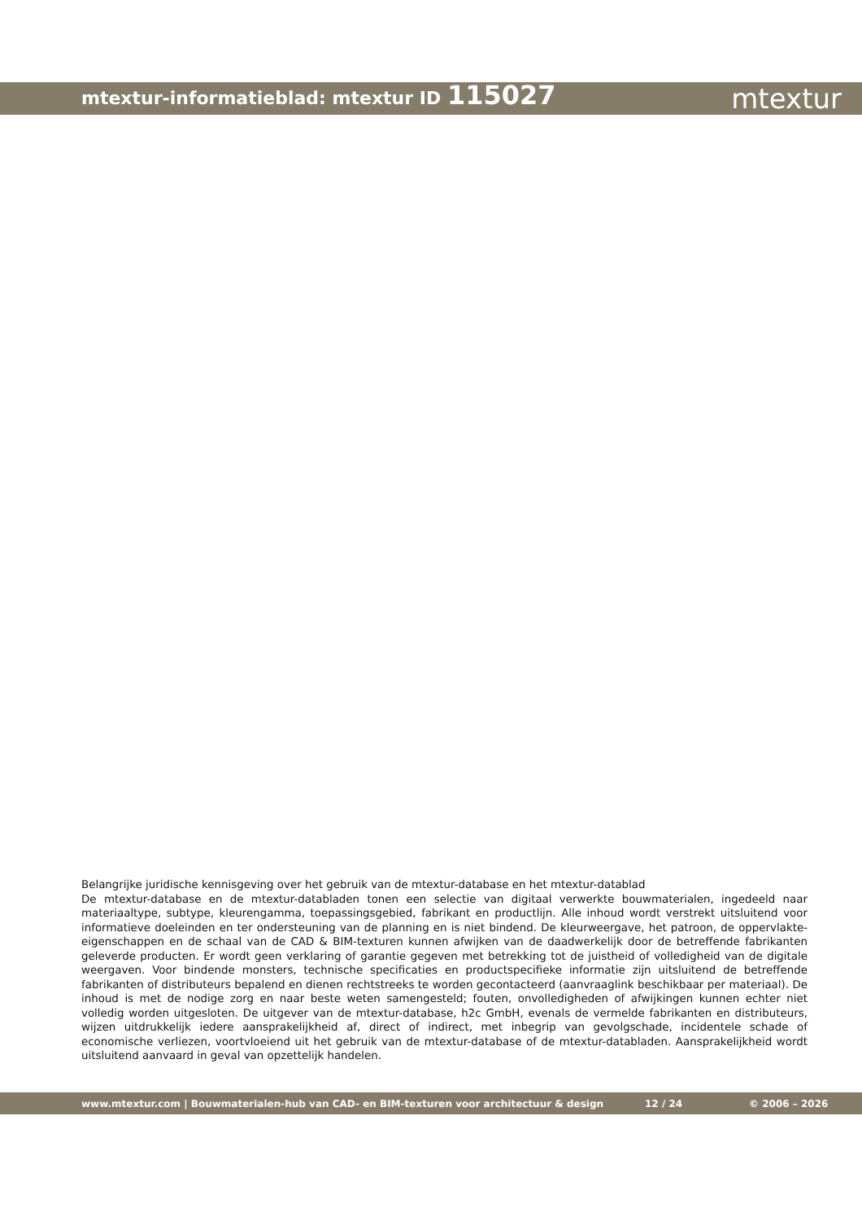mtextur-informatieblad: mtextur ID 115027
mtextur
Belangrijke juridische kennisgeving over het gebruik van de mtextur-database en het mtextur-datablad
De mtextur-database en de mtextur-databladen tonen een selectie van digitaal verwerkte bouwmaterialen, ingedeeld naar materiaaltype, subtype, kleurengamma, toepassingsgebied, fabrikant en productlijn. Alle inhoud wordt verstrekt uitsluitend voor informatieve doeleinden en ter ondersteuning van de planning en is niet bindend. De kleurweergave, het patroon, de oppervlakte-eigenschappen en de schaal van de CAD & BIM-texturen kunnen afwijken van de daadwerkelijk door de betreffende fabrikanten geleverde producten. Er wordt geen verklaring of garantie gegeven met betrekking tot de juistheid of volledigheid van de digitale weergaven. Voor bindende monsters, technische specificaties en productspecifieke informatie zijn uitsluitend de betreffende fabrikanten of distributeurs bepalend en dienen rechtstreeks te worden gecontacteerd (aanvraaglink beschikbaar per materiaal). De inhoud is met de nodige zorg en naar beste weten samengesteld; fouten, onvolledigheden of afwijkingen kunnen echter niet volledig worden uitgesloten. De uitgever van de mtextur-database, h2c GmbH, evenals de vermelde fabrikanten en distributeurs, wijzen uitdrukkelijk iedere aansprakelijkheid af, direct of indirect, met inbegrip van gevolgschade, incidentele schade of economische verliezen, voortvloeiend uit het gebruik van de mtextur-database of de mtextur-databladen. Aansprakelijkheid wordt uitsluitend aanvaard in geval van opzettelijk handelen.
www.mtextur.com | Bouwmaterialen-hub van CAD- en BIM-texturen voor architectuur & design 12 / 24 © 2006 – 2026